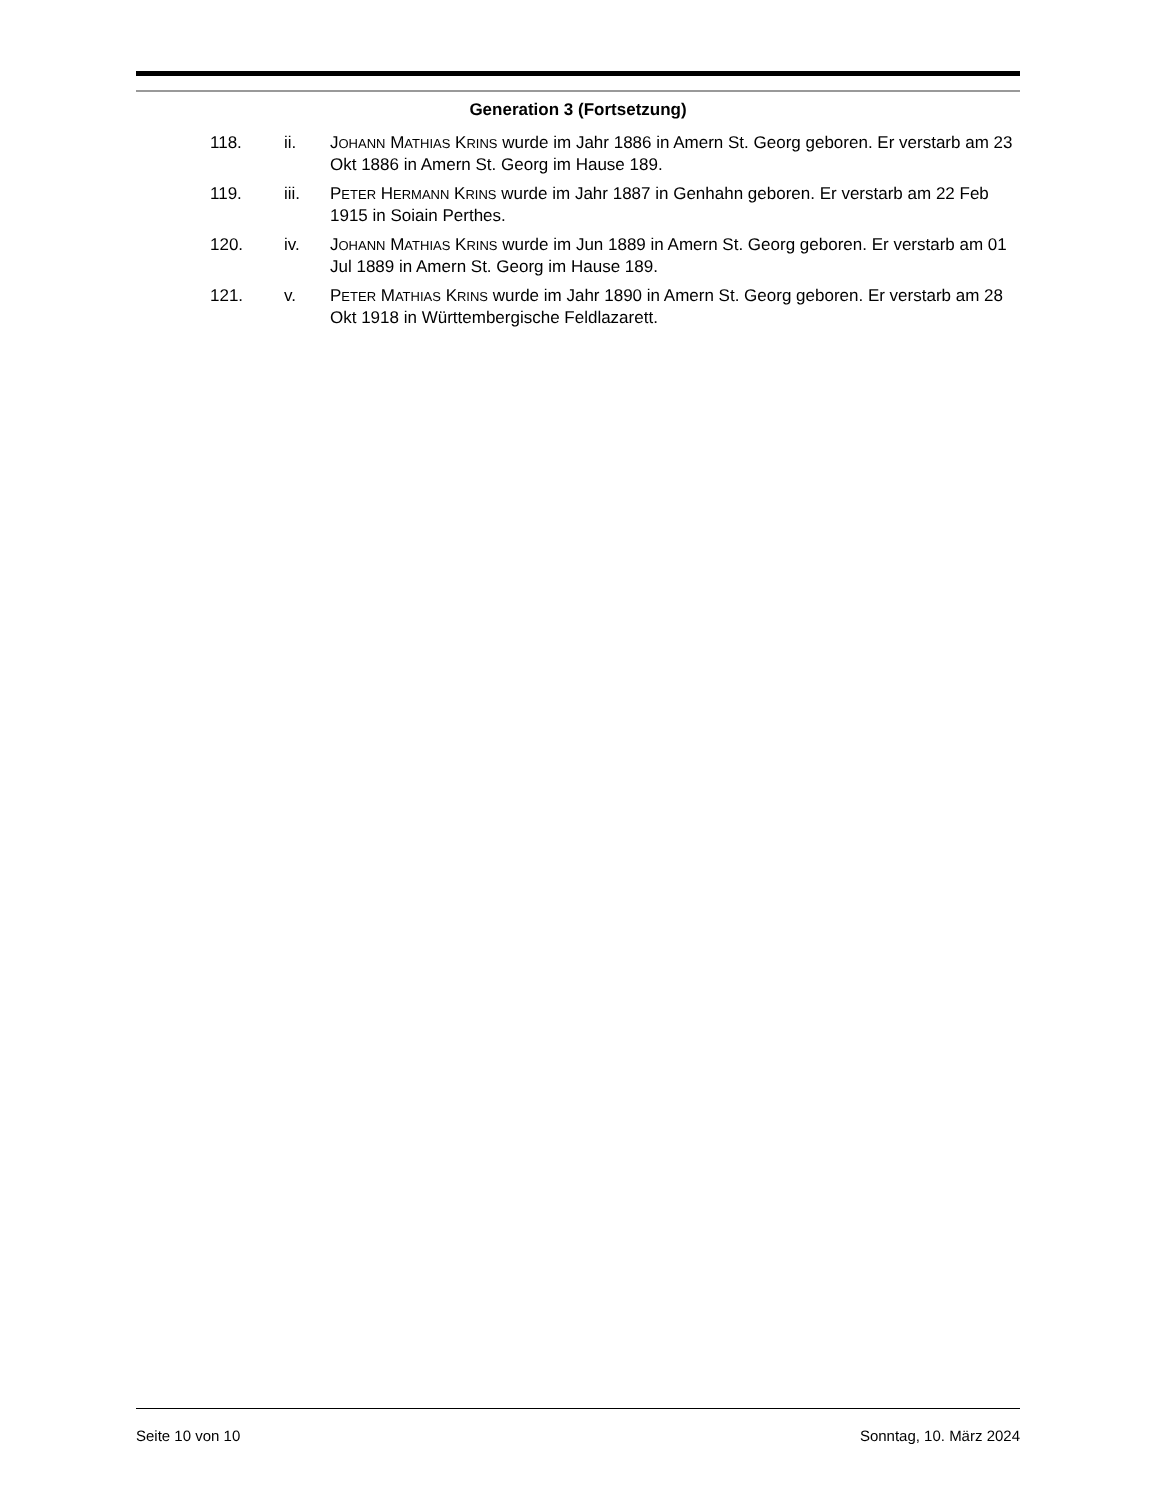Generation 3 (Fortsetzung)
118. ii. JOHANN MATHIAS KRINS wurde im Jahr 1886 in Amern St. Georg geboren. Er verstarb am 23 Okt 1886 in Amern St. Georg im Hause 189.
119. iii. PETER HERMANN KRINS wurde im Jahr 1887 in Genhahn geboren. Er verstarb am 22 Feb 1915 in Soiain Perthes.
120. iv. JOHANN MATHIAS KRINS wurde im Jun 1889 in Amern St. Georg geboren. Er verstarb am 01 Jul 1889 in Amern St. Georg im Hause 189.
121. v. PETER MATHIAS KRINS wurde im Jahr 1890 in Amern St. Georg geboren. Er verstarb am 28 Okt 1918 in Württembergische Feldlazarett.
Seite 10 von 10 Sonntag, 10. März 2024